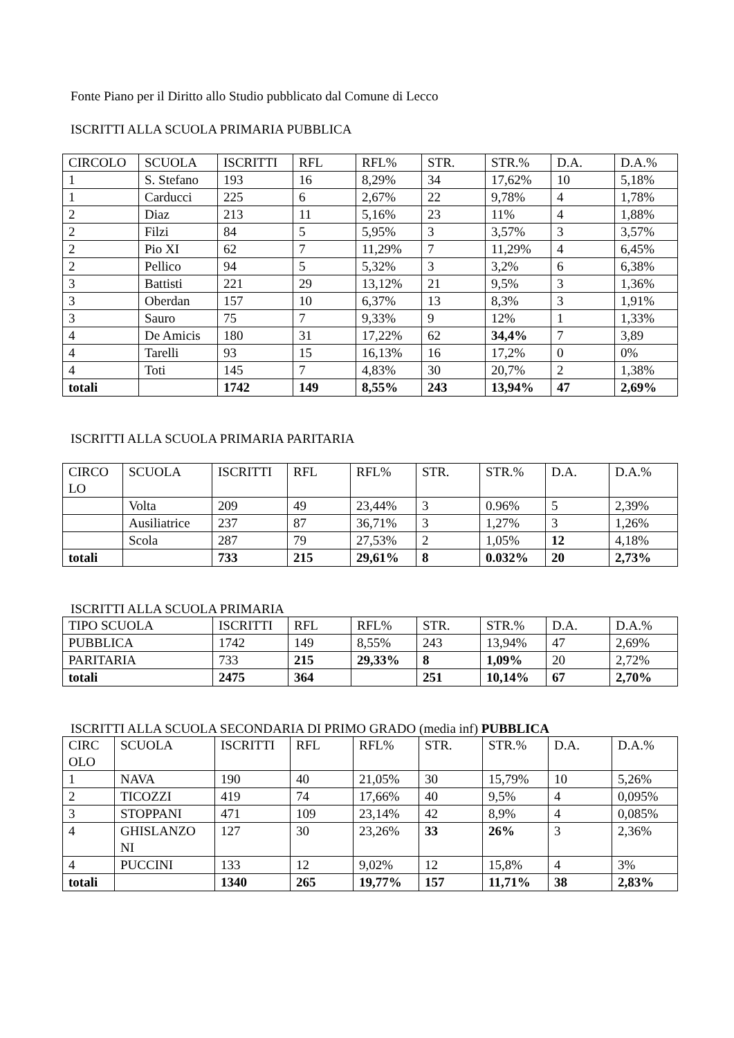Fonte Piano per il Diritto allo Studio pubblicato dal Comune di Lecco
ISCRITTI ALLA SCUOLA PRIMARIA PUBBLICA
| CIRCOLO | SCUOLA | ISCRITTI | RFL | RFL% | STR. | STR.% | D.A. | D.A.% |
| --- | --- | --- | --- | --- | --- | --- | --- | --- |
| 1 | S. Stefano | 193 | 16 | 8,29% | 34 | 17,62% | 10 | 5,18% |
| 1 | Carducci | 225 | 6 | 2,67% | 22 | 9,78% | 4 | 1,78% |
| 2 | Diaz | 213 | 11 | 5,16% | 23 | 11% | 4 | 1,88% |
| 2 | Filzi | 84 | 5 | 5,95% | 3 | 3,57% | 3 | 3,57% |
| 2 | Pio XI | 62 | 7 | 11,29% | 7 | 11,29% | 4 | 6,45% |
| 2 | Pellico | 94 | 5 | 5,32% | 3 | 3,2% | 6 | 6,38% |
| 3 | Battisti | 221 | 29 | 13,12% | 21 | 9,5% | 3 | 1,36% |
| 3 | Oberdan | 157 | 10 | 6,37% | 13 | 8,3% | 3 | 1,91% |
| 3 | Sauro | 75 | 7 | 9,33% | 9 | 12% | 1 | 1,33% |
| 4 | De Amicis | 180 | 31 | 17,22% | 62 | 34,4% | 7 | 3,89 |
| 4 | Tarelli | 93 | 15 | 16,13% | 16 | 17,2% | 0 | 0% |
| 4 | Toti | 145 | 7 | 4,83% | 30 | 20,7% | 2 | 1,38% |
| totali | | 1742 | 149 | 8,55% | 243 | 13,94% | 47 | 2,69% |
ISCRITTI ALLA SCUOLA PRIMARIA PARITARIA
| CIRCO LO | SCUOLA | ISCRITTI | RFL | RFL% | STR. | STR.% | D.A. | D.A.% |
| --- | --- | --- | --- | --- | --- | --- | --- | --- |
| | Volta | 209 | 49 | 23,44% | 3 | 0.96% | 5 | 2,39% |
| | Ausiliatrice | 237 | 87 | 36,71% | 3 | 1,27% | 3 | 1,26% |
| | Scola | 287 | 79 | 27,53% | 2 | 1,05% | 12 | 4,18% |
| totali | | 733 | 215 | 29,61% | 8 | 0.032% | 20 | 2,73% |
ISCRITTI ALLA SCUOLA PRIMARIA
| TIPO SCUOLA | ISCRITTI | RFL | RFL% | STR. | STR.% | D.A. | D.A.% |
| --- | --- | --- | --- | --- | --- | --- | --- |
| PUBBLICA | 1742 | 149 | 8,55% | 243 | 13,94% | 47 | 2,69% |
| PARITARIA | 733 | 215 | 29,33% | 8 | 1,09% | 20 | 2,72% |
| totali | 2475 | 364 | | 251 | 10,14% | 67 | 2,70% |
ISCRITTI ALLA SCUOLA SECONDARIA DI PRIMO GRADO (media inf) PUBBLICA
| CIRC OLO | SCUOLA | ISCRITTI | RFL | RFL% | STR. | STR.% | D.A. | D.A.% |
| --- | --- | --- | --- | --- | --- | --- | --- | --- |
| 1 | NAVA | 190 | 40 | 21,05% | 30 | 15,79% | 10 | 5,26% |
| 2 | TICOZZI | 419 | 74 | 17,66% | 40 | 9,5% | 4 | 0,095% |
| 3 | STOPPANI | 471 | 109 | 23,14% | 42 | 8,9% | 4 | 0,085% |
| 4 | GHISLANZO NI | 127 | 30 | 23,26% | 33 | 26% | 3 | 2,36% |
| 4 | PUCCINI | 133 | 12 | 9,02% | 12 | 15,8% | 4 | 3% |
| totali | | 1340 | 265 | 19,77% | 157 | 11,71% | 38 | 2,83% |